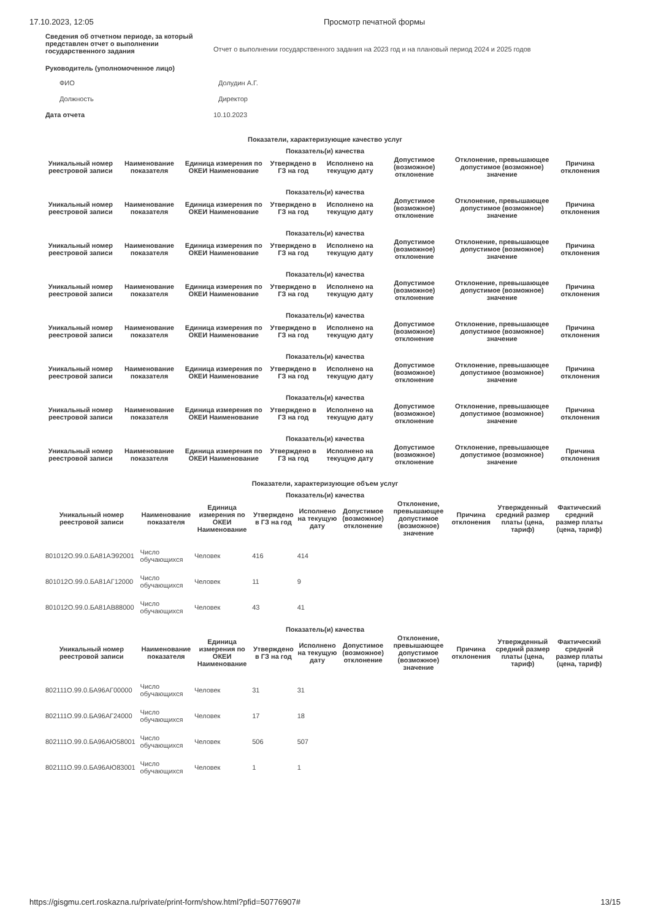17.10.2023, 12:05 Просмотр печатной формы
| Сведения об отчетном периоде, за который представлен отчет о выполнении государственного задания | Отчет о выполнении государственного задания на 2023 год и на плановый период 2024 и 2025 годов |
| Руководитель (уполномоченное лицо) | |
| ФИО | Долудин А.Г. |
| Должность | Директор |
| Дата отчета | 10.10.2023 |
Показатели, характеризующие качество услуг
| Показатель(и) качества | | | | | | | |
| --- | --- | --- | --- | --- | --- | --- | --- |
| Уникальный номер реестровой записи | Наименование показателя | Единица измерения по ОКЕИ Наименование | Утверждено в ГЗ на год | Исполнено на текущую дату | Допустимое (возможное) отклонение | Отклонение, превышающее допустимое (возможное) значение | Причина отклонения |
| Показатель(и) качества | | | | | | | |
| Уникальный номер реестровой записи | Наименование показателя | Единица измерения по ОКЕИ Наименование | Утверждено в ГЗ на год | Исполнено на текущую дату | Допустимое (возможное) отклонение | Отклонение, превышающее допустимое (возможное) значение | Причина отклонения |
| Показатель(и) качества | | | | | | | |
| Уникальный номер реестровой записи | Наименование показателя | Единица измерения по ОКЕИ Наименование | Утверждено в ГЗ на год | Исполнено на текущую дату | Допустимое (возможное) отклонение | Отклонение, превышающее допустимое (возможное) значение | Причина отклонения |
| Показатель(и) качества | | | | | | | |
| Уникальный номер реестровой записи | Наименование показателя | Единица измерения по ОКЕИ Наименование | Утверждено в ГЗ на год | Исполнено на текущую дату | Допустимое (возможное) отклонение | Отклонение, превышающее допустимое (возможное) значение | Причина отклонения |
| Показатель(и) качества | | | | | | | |
| Уникальный номер реестровой записи | Наименование показателя | Единица измерения по ОКЕИ Наименование | Утверждено в ГЗ на год | Исполнено на текущую дату | Допустимое (возможное) отклонение | Отклонение, превышающее допустимое (возможное) значение | Причина отклонения |
| Показатель(и) качества | | | | | | | |
| Уникальный номер реестровой записи | Наименование показателя | Единица измерения по ОКЕИ Наименование | Утверждено в ГЗ на год | Исполнено на текущую дату | Допустимое (возможное) отклонение | Отклонение, превышающее допустимое (возможное) значение | Причина отклонения |
| Показатель(и) качества | | | | | | | |
| Уникальный номер реестровой записи | Наименование показателя | Единица измерения по ОКЕИ Наименование | Утверждено в ГЗ на год | Исполнено на текущую дату | Допустимое (возможное) отклонение | Отклонение, превышающее допустимое (возможное) значение | Причина отклонения |
| Показатель(и) качества | | | | | | | |
| Уникальный номер реестровой записи | Наименование показателя | Единица измерения по ОКЕИ Наименование | Утверждено в ГЗ на год | Исполнено на текущую дату | Допустимое (возможное) отклонение | Отклонение, превышающее допустимое (возможное) значение | Причина отклонения |
Показатели, характеризующие объем услуг
| Показатель(и) качества | | | | | | | | | |
| --- | --- | --- | --- | --- | --- | --- | --- | --- | --- |
| Уникальный номер реестровой записи | Наименование показателя | Единица измерения по ОКЕИ Наименование | Утверждено в ГЗ на год | Исполнено на текущую дату | Допустимое (возможное) отклонение | Отклонение, превышающее допустимое (возможное) значение | Причина отклонения | Утвержденный средний размер платы (цена, тариф) | Фактический средний размер платы (цена, тариф) |
| 801012О.99.0.БА81АЭ92001 | Число обучающихся | Человек | 416 | 414 | | | | | |
| 801012О.99.0.БА81АГ12000 | Число обучающихся | Человек | 11 | 9 | | | | | |
| 801012О.99.0.БА81АВ88000 | Число обучающихся | Человек | 43 | 41 | | | | | |
| Показатель(и) качества | | | | | | | | | |
| Уникальный номер реестровой записи | Наименование показателя | Единица измерения по ОКЕИ Наименование | Утверждено в ГЗ на год | Исполнено на текущую дату | Допустимое (возможное) отклонение | Отклонение, превышающее допустимое (возможное) значение | Причина отклонения | Утвержденный средний размер платы (цена, тариф) | Фактический средний размер платы (цена, тариф) |
| 802111О.99.0.БА96АГ00000 | Число обучающихся | Человек | 31 | 31 | | | | | |
| 802111О.99.0.БА96АГ24000 | Число обучающихся | Человек | 17 | 18 | | | | | |
| 802111О.99.0.БА96АЮ58001 | Число обучающихся | Человек | 506 | 507 | | | | | |
| 802111О.99.0.БА96АЮ83001 | Число обучающихся | Человек | 1 | 1 | | | | | |
https://gisgmu.cert.roskazna.ru/private/print-form/show.html?pfid=50776907# 13/15